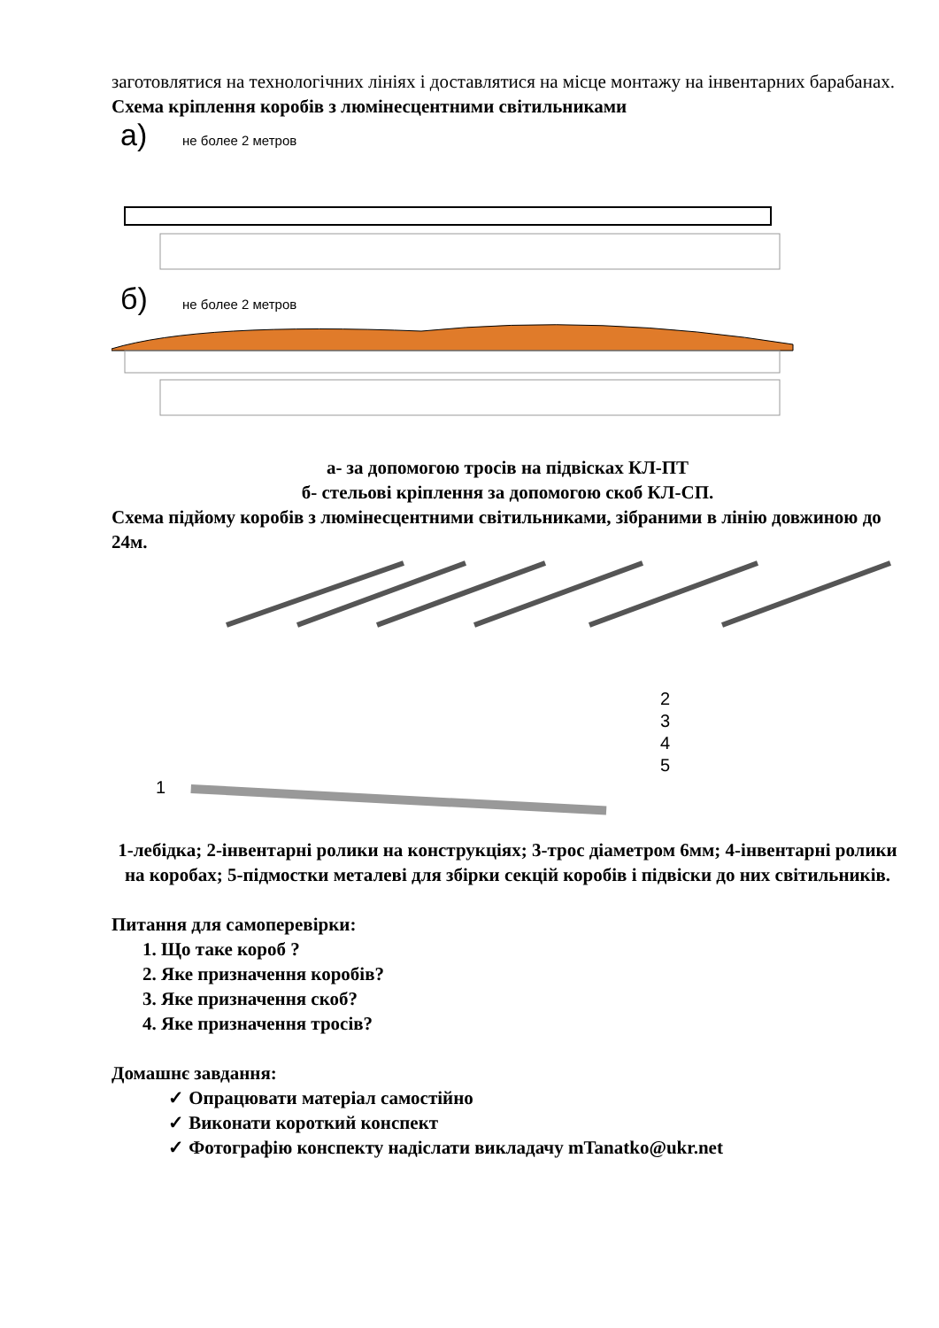заготовлятися на технологічних лініях і доставлятися на місце монтажу на інвентарних барабанах.
Схема кріплення коробів з люмінесцентними світильниками
а)
не более 2 метров
б)
не более 2 метров
а- за допомогою тросів на підвісках КЛ-ПТ
б- стельові кріплення за допомогою скоб КЛ-СП.
Схема підйому коробів з люмінесцентними світильниками, зібраними в лінію довжиною до 24м.
1
2
3
4
5
1-лебідка; 2-інвентарні ролики на конструкціях; 3-трос діаметром 6мм; 4-інвентарні ролики на коробах; 5-підмостки металеві для збірки секцій коробів і підвіски до них світильників.
Питання для самоперевірки:
1. Що таке короб ?
2. Яке призначення коробів?
3. Яке призначення скоб?
4. Яке призначення тросів?
Домашнє завдання:
✓ Опрацювати матеріал самостійно
✓ Виконати короткий конспект
✓ Фотографію конспекту надіслати викладачу mTanatko@ukr.net